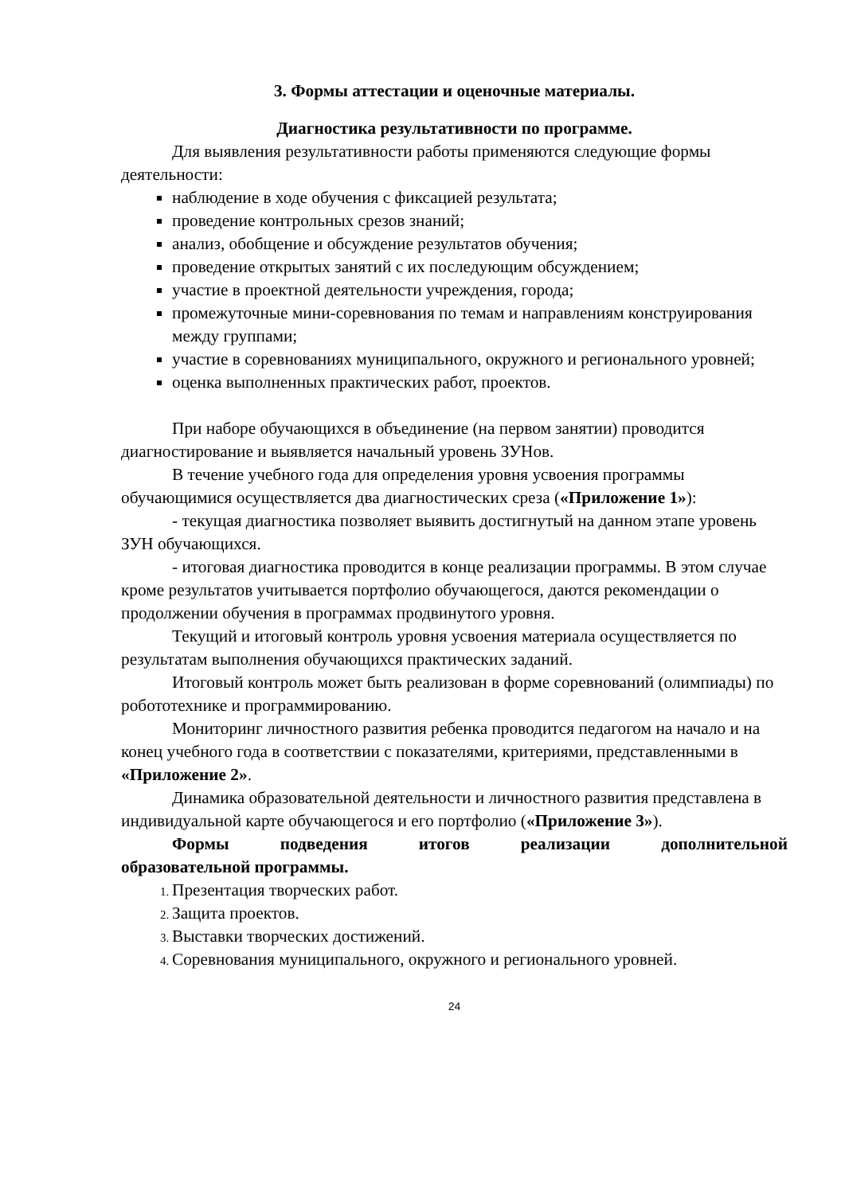3. Формы аттестации и оценочные материалы.
Диагностика результативности по программе.
Для выявления результативности работы применяются следующие формы деятельности:
наблюдение в ходе обучения с фиксацией результата;
проведение контрольных срезов знаний;
анализ, обобщение и обсуждение результатов обучения;
проведение открытых занятий с их последующим обсуждением;
участие в проектной деятельности учреждения, города;
промежуточные мини-соревнования по темам и направлениям конструирования между группами;
участие в соревнованиях муниципального, окружного и регионального уровней;
оценка выполненных практических работ, проектов.
При наборе обучающихся в объединение (на первом занятии) проводится диагностирование и выявляется начальный уровень ЗУНов.
В течение учебного года для определения уровня усвоения программы обучающимися осуществляется два диагностических среза («Приложение 1»):
- текущая диагностика позволяет выявить достигнутый на данном этапе уровень ЗУН обучающихся.
- итоговая диагностика проводится в конце реализации программы. В этом случае кроме результатов учитывается портфолио обучающегося, даются рекомендации о продолжении обучения в программах продвинутого уровня.
Текущий и итоговый контроль уровня усвоения материала осуществляется по результатам выполнения обучающихся практических заданий.
Итоговый контроль может быть реализован в форме соревнований (олимпиады) по робототехнике и программированию.
Мониторинг личностного развития ребенка проводится педагогом на начало и на конец учебного года в соответствии с показателями, критериями, представленными в «Приложение 2».
Динамика образовательной деятельности и личностного развития представлена в индивидуальной карте обучающегося и его портфолио («Приложение 3»).
Формы подведения итогов реализации дополнительной
образовательной программы.
Презентация творческих работ.
Защита проектов.
Выставки творческих достижений.
Соревнования муниципального, окружного и регионального уровней.
24